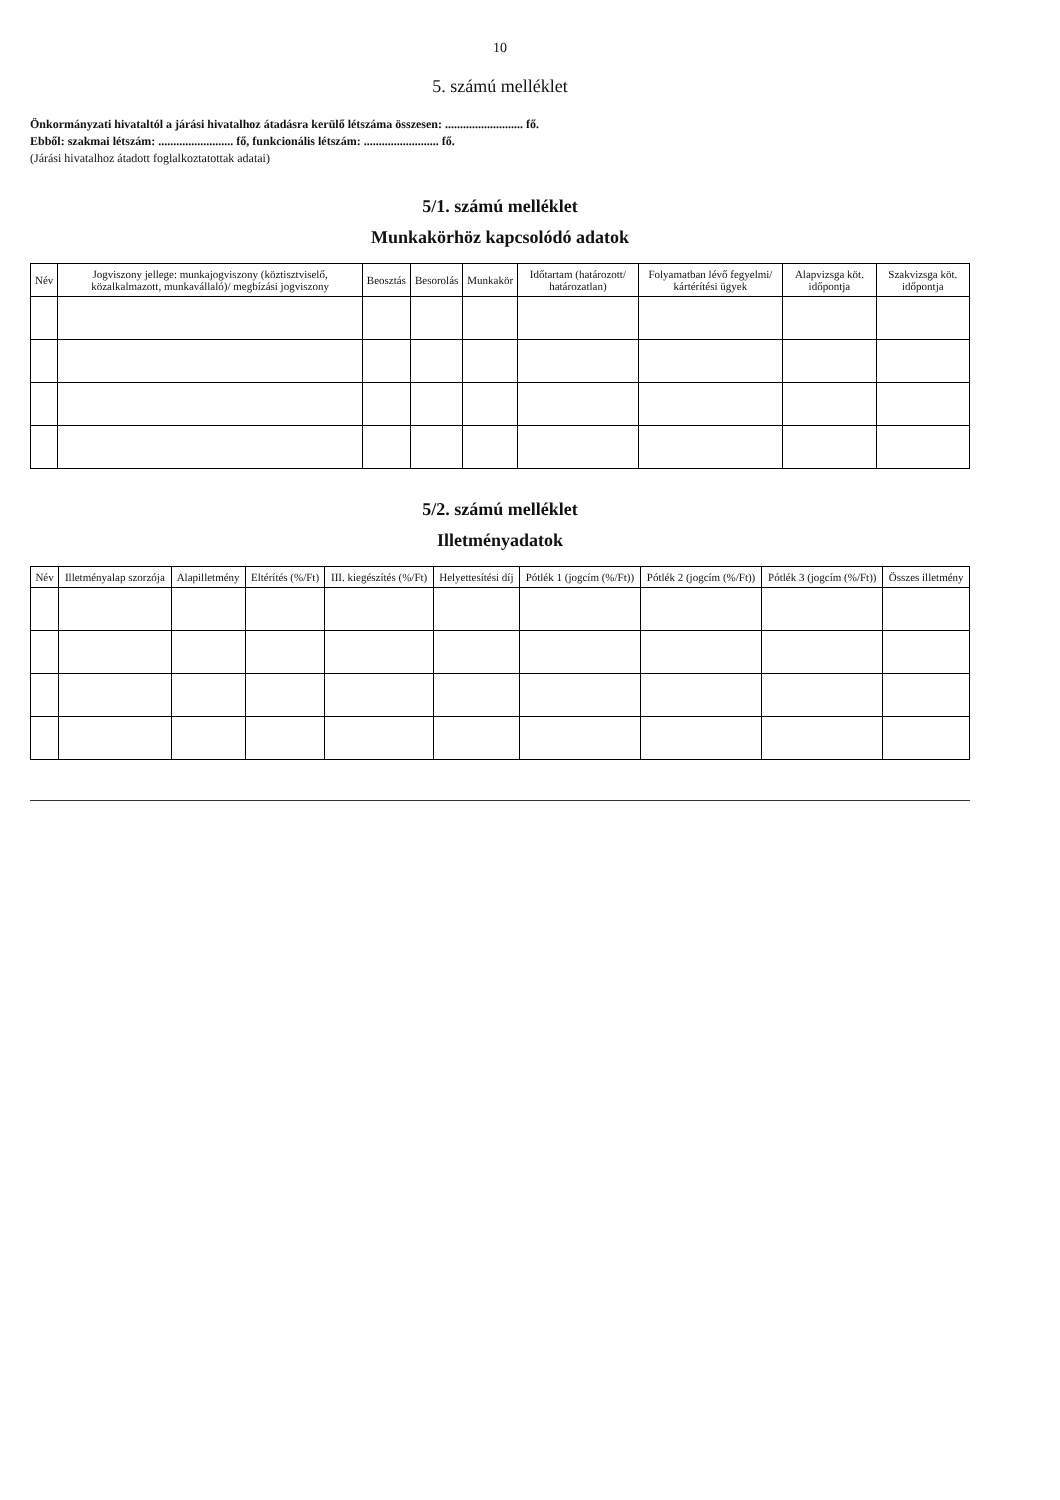10
5. számú melléklet
Önkormányzati hivataltól a járási hivatalhoz átadásra kerülő létszáma összesen: .......................... fő.
Ebből: szakmai létszám: ......................... fő, funkcionális létszám: ......................... fő.
(Járási hivatalhoz átadott foglalkoztatottak adatai)
5/1. számú melléklet
Munkakörhöz kapcsolódó adatok
| Név | Jogviszony jellege: munkajogviszony (köztisztviselő, közalkalmazott, munkavállaló)/ megbízási jogviszony | Beosztás | Besorolás | Munkakör | Időtartam (határozott/ határozatlan) | Folyamatban lévő fegyelmi/ kártérítési ügyek | Alapvizsga köt. időpontja | Szakvizsga köt. időpontja |
| --- | --- | --- | --- | --- | --- | --- | --- | --- |
5/2. számú melléklet
Illetményadatok
| Név | Illetményalap szorzója | Alapilletmény | Eltérítés (%/Ft) | III. kiegészítés (%/Ft) | Helyettesítési díj | Pótlék 1 (jogcím (%/Ft)) | Pótlék 2 (jogcím (%/Ft)) | Pótlék 3 (jogcím (%/Ft)) | Összes illetmény |
| --- | --- | --- | --- | --- | --- | --- | --- | --- | --- |